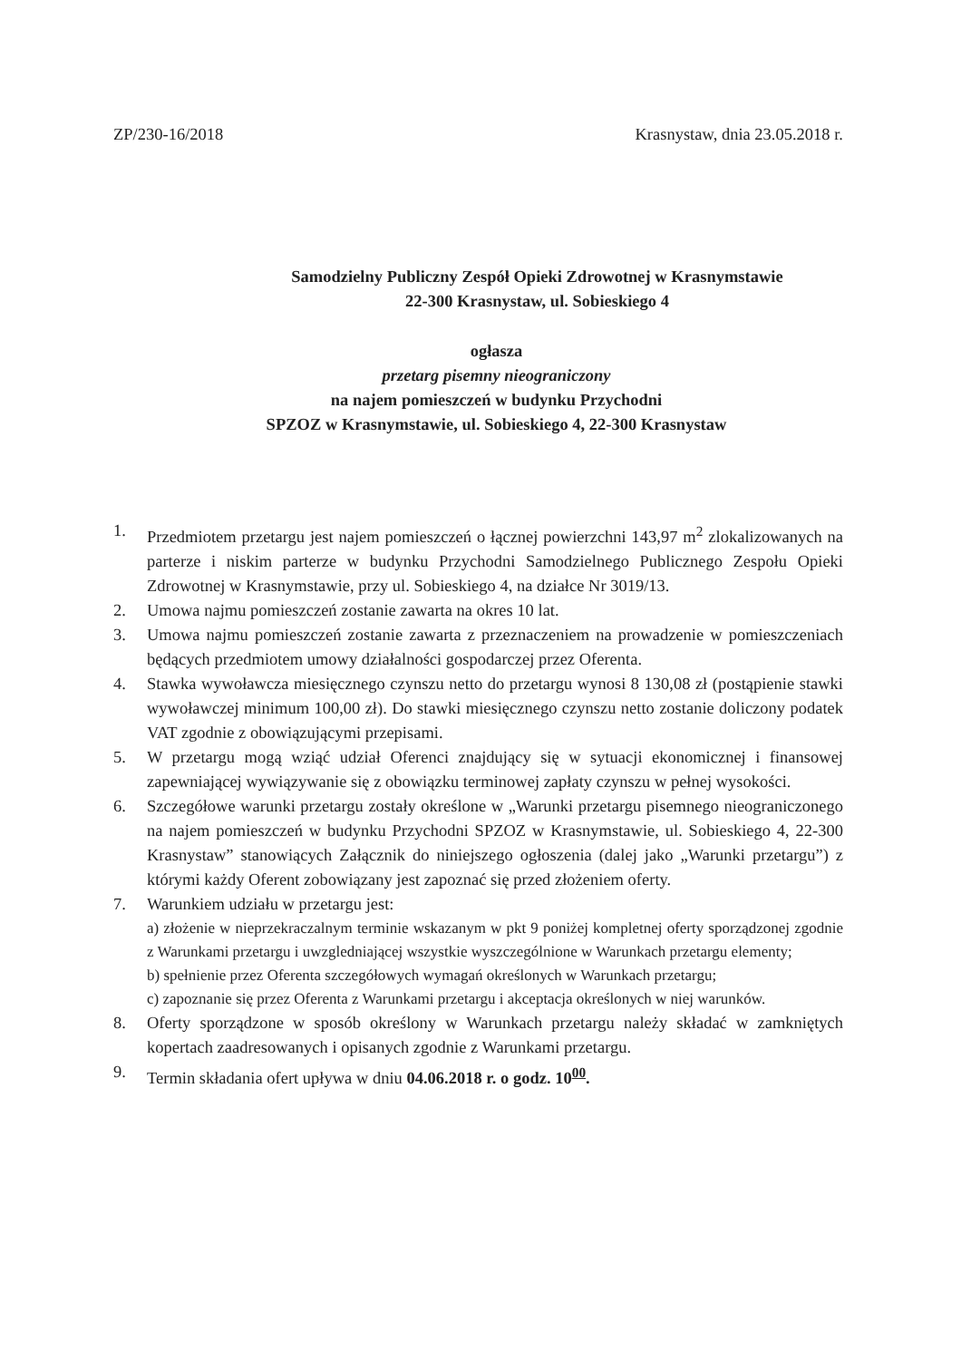ZP/230-16/2018 Krasnystaw, dnia 23.05.2018 r.
Samodzielny Publiczny Zespół Opieki Zdrowotnej w Krasnymstawie
22-300 Krasnystaw, ul. Sobieskiego 4
ogłasza
przetarg pisemny nieograniczony
na najem pomieszczeń w budynku Przychodni
SPZOZ w Krasnymstawie, ul. Sobieskiego 4, 22-300 Krasnystaw
1. Przedmiotem przetargu jest najem pomieszczeń o łącznej powierzchni 143,97 m<sup>2</sup> zlokalizowanych na parterze i niskim parterze w budynku Przychodni Samodzielnego Publicznego Zespołu Opieki Zdrowotnej w Krasnymstawie, przy ul. Sobieskiego 4, na działce Nr 3019/13.
2. Umowa najmu pomieszczeń zostanie zawarta na okres 10 lat.
3. Umowa najmu pomieszczeń zostanie zawarta z przeznaczeniem na prowadzenie w pomieszczeniach będących przedmiotem umowy działalności gospodarczej przez Oferenta.
4. Stawka wywoławcza miesięcznego czynszu netto do przetargu wynosi 8 130,08 zł (postąpienie stawki wywoławczej minimum 100,00 zł). Do stawki miesięcznego czynszu netto zostanie doliczony podatek VAT zgodnie z obowiązującymi przepisami.
5. W przetargu mogą wziąć udział Oferenci znajdujący się w sytuacji ekonomicznej i finansowej zapewniającej wywiązywanie się z obowiązku terminowej zapłaty czynszu w pełnej wysokości.
6. Szczegółowe warunki przetargu zostały określone w „Warunki przetargu pisemnego nieograniczonego na najem pomieszczeń w budynku Przychodni SPZOZ w Krasnymstawie, ul. Sobieskiego 4, 22-300 Krasnystaw” stanowiących Załącznik do niniejszego ogłoszenia (dalej jako „Warunki przetargu”) z którymi każdy Oferent zobowiązany jest zapoznać się przed złożeniem oferty.
7. Warunkiem udziału w przetargu jest:
a) złożenie w nieprzekraczalnym terminie wskazanym w pkt 9 poniżej kompletnej oferty sporządzonej zgodnie z Warunkami przetargu i uwzgledniającej wszystkie wyszczególnione w Warunkach przetargu elementy;
b) spełnienie przez Oferenta szczegółowych wymagań określonych w Warunkach przetargu;
c) zapoznanie się przez Oferenta z Warunkami przetargu i akceptacja określonych w niej warunków.
8. Oferty sporządzone w sposób określony w Warunkach przetargu należy składać w zamkniętych kopertach zaadresowanych i opisanych zgodnie z Warunkami przetargu.
9. Termin składania ofert upływa w dniu 04.06.2018 r. o godz. 10<sup>00</sup>.